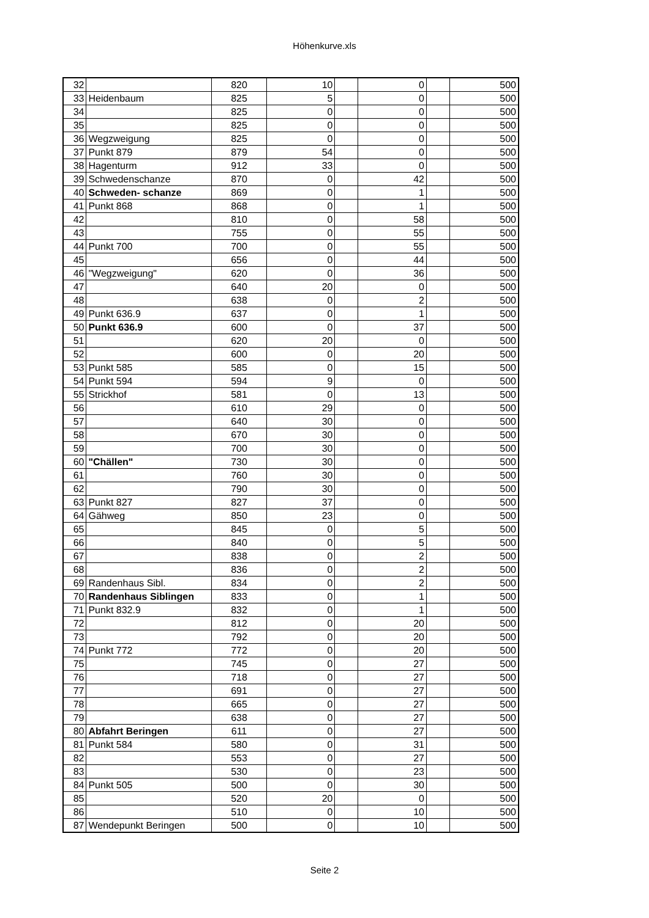Höhenkurve.xls
| 32 | | 820 | 10 | | 0 | | 500 |
| 33 | Heidenbaum | 825 | 5 | | 0 | | 500 |
| 34 | | 825 | 0 | | 0 | | 500 |
| 35 | | 825 | 0 | | 0 | | 500 |
| 36 | Wegzweigung | 825 | 0 | | 0 | | 500 |
| 37 | Punkt 879 | 879 | 54 | | 0 | | 500 |
| 38 | Hagenturm | 912 | 33 | | 0 | | 500 |
| 39 | Schwedenschanze | 870 | 0 | | 42 | | 500 |
| 40 | Schweden- schanze | 869 | 0 | | 1 | | 500 |
| 41 | Punkt 868 | 868 | 0 | | 1 | | 500 |
| 42 | | 810 | 0 | | 58 | | 500 |
| 43 | | 755 | 0 | | 55 | | 500 |
| 44 | Punkt 700 | 700 | 0 | | 55 | | 500 |
| 45 | | 656 | 0 | | 44 | | 500 |
| 46 | "Wegzweigung" | 620 | 0 | | 36 | | 500 |
| 47 | | 640 | 20 | | 0 | | 500 |
| 48 | | 638 | 0 | | 2 | | 500 |
| 49 | Punkt 636.9 | 637 | 0 | | 1 | | 500 |
| 50 | Punkt 636.9 | 600 | 0 | | 37 | | 500 |
| 51 | | 620 | 20 | | 0 | | 500 |
| 52 | | 600 | 0 | | 20 | | 500 |
| 53 | Punkt 585 | 585 | 0 | | 15 | | 500 |
| 54 | Punkt 594 | 594 | 9 | | 0 | | 500 |
| 55 | Strickhof | 581 | 0 | | 13 | | 500 |
| 56 | | 610 | 29 | | 0 | | 500 |
| 57 | | 640 | 30 | | 0 | | 500 |
| 58 | | 670 | 30 | | 0 | | 500 |
| 59 | | 700 | 30 | | 0 | | 500 |
| 60 | "Chällen" | 730 | 30 | | 0 | | 500 |
| 61 | | 760 | 30 | | 0 | | 500 |
| 62 | | 790 | 30 | | 0 | | 500 |
| 63 | Punkt 827 | 827 | 37 | | 0 | | 500 |
| 64 | Gähweg | 850 | 23 | | 0 | | 500 |
| 65 | | 845 | 0 | | 5 | | 500 |
| 66 | | 840 | 0 | | 5 | | 500 |
| 67 | | 838 | 0 | | 2 | | 500 |
| 68 | | 836 | 0 | | 2 | | 500 |
| 69 | Randenhaus Sibl. | 834 | 0 | | 2 | | 500 |
| 70 | Randenhaus Siblingen | 833 | 0 | | 1 | | 500 |
| 71 | Punkt 832.9 | 832 | 0 | | 1 | | 500 |
| 72 | | 812 | 0 | | 20 | | 500 |
| 73 | | 792 | 0 | | 20 | | 500 |
| 74 | Punkt 772 | 772 | 0 | | 20 | | 500 |
| 75 | | 745 | 0 | | 27 | | 500 |
| 76 | | 718 | 0 | | 27 | | 500 |
| 77 | | 691 | 0 | | 27 | | 500 |
| 78 | | 665 | 0 | | 27 | | 500 |
| 79 | | 638 | 0 | | 27 | | 500 |
| 80 | Abfahrt Beringen | 611 | 0 | | 27 | | 500 |
| 81 | Punkt 584 | 580 | 0 | | 31 | | 500 |
| 82 | | 553 | 0 | | 27 | | 500 |
| 83 | | 530 | 0 | | 23 | | 500 |
| 84 | Punkt 505 | 500 | 0 | | 30 | | 500 |
| 85 | | 520 | 20 | | 0 | | 500 |
| 86 | | 510 | 0 | | 10 | | 500 |
| 87 | Wendepunkt Beringen | 500 | 0 | | 10 | | 500 |
Seite 2